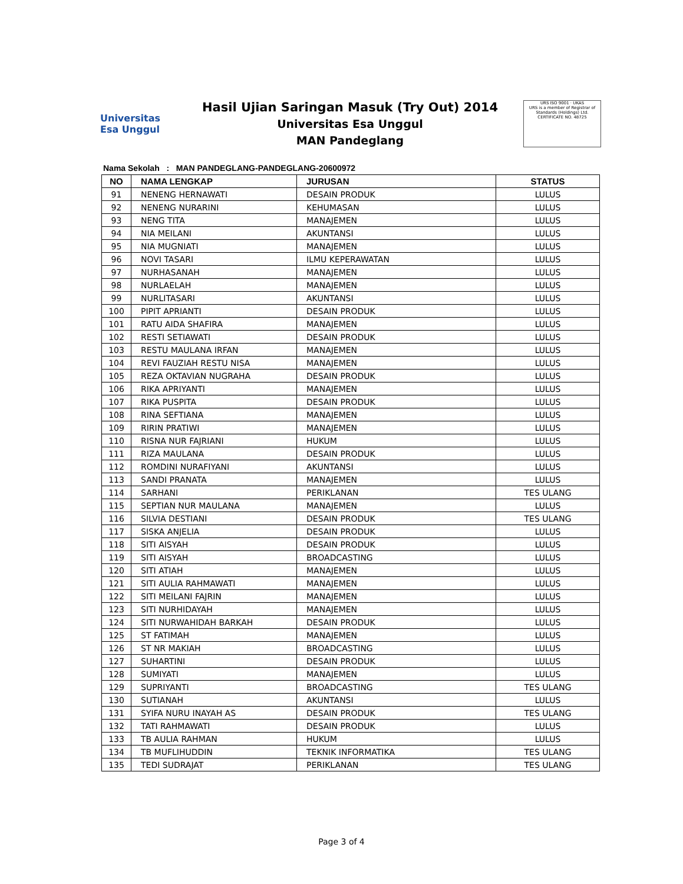Universitas
Esa Unggul
Hasil Ujian Saringan Masuk (Try Out) 2014
Universitas Esa Unggul
MAN Pandeglang
URS ISO 9001 · UKAS
URS is a member of Registrar of Standards (Holdings) Ltd.
CERTIFICATE NO. 48725
Nama Sekolah : MAN PANDEGLANG-PANDEGLANG-20600972
| NO | NAMA LENGKAP | JURUSAN | STATUS |
| --- | --- | --- | --- |
| 91 | NENENG HERNAWATI | DESAIN PRODUK | LULUS |
| 92 | NENENG NURARINI | KEHUMASAN | LULUS |
| 93 | NENG TITA | MANAJEMEN | LULUS |
| 94 | NIA MEILANI | AKUNTANSI | LULUS |
| 95 | NIA MUGNIATI | MANAJEMEN | LULUS |
| 96 | NOVI TASARI | ILMU KEPERAWATAN | LULUS |
| 97 | NURHASANAH | MANAJEMEN | LULUS |
| 98 | NURLAELAH | MANAJEMEN | LULUS |
| 99 | NURLITASARI | AKUNTANSI | LULUS |
| 100 | PIPIT APRIANTI | DESAIN PRODUK | LULUS |
| 101 | RATU AIDA SHAFIRA | MANAJEMEN | LULUS |
| 102 | RESTI SETIAWATI | DESAIN PRODUK | LULUS |
| 103 | RESTU MAULANA IRFAN | MANAJEMEN | LULUS |
| 104 | REVI FAUZIAH RESTU NISA | MANAJEMEN | LULUS |
| 105 | REZA OKTAVIAN NUGRAHA | DESAIN PRODUK | LULUS |
| 106 | RIKA APRIYANTI | MANAJEMEN | LULUS |
| 107 | RIKA PUSPITA | DESAIN PRODUK | LULUS |
| 108 | RINA SEFTIANA | MANAJEMEN | LULUS |
| 109 | RIRIN PRATIWI | MANAJEMEN | LULUS |
| 110 | RISNA NUR FAJRIANI | HUKUM | LULUS |
| 111 | RIZA MAULANA | DESAIN PRODUK | LULUS |
| 112 | ROMDINI NURAFIYANI | AKUNTANSI | LULUS |
| 113 | SANDI PRANATA | MANAJEMEN | LULUS |
| 114 | SARHANI | PERIKLANAN | TES ULANG |
| 115 | SEPTIAN NUR MAULANA | MANAJEMEN | LULUS |
| 116 | SILVIA DESTIANI | DESAIN PRODUK | TES ULANG |
| 117 | SISKA ANJELIA | DESAIN PRODUK | LULUS |
| 118 | SITI AISYAH | DESAIN PRODUK | LULUS |
| 119 | SITI AISYAH | BROADCASTING | LULUS |
| 120 | SITI ATIAH | MANAJEMEN | LULUS |
| 121 | SITI AULIA RAHMAWATI | MANAJEMEN | LULUS |
| 122 | SITI MEILANI FAJRIN | MANAJEMEN | LULUS |
| 123 | SITI NURHIDAYAH | MANAJEMEN | LULUS |
| 124 | SITI NURWAHIDAH BARKAH | DESAIN PRODUK | LULUS |
| 125 | ST FATIMAH | MANAJEMEN | LULUS |
| 126 | ST NR MAKIAH | BROADCASTING | LULUS |
| 127 | SUHARTINI | DESAIN PRODUK | LULUS |
| 128 | SUMIYATI | MANAJEMEN | LULUS |
| 129 | SUPRIYANTI | BROADCASTING | TES ULANG |
| 130 | SUTIANAH | AKUNTANSI | LULUS |
| 131 | SYIFA NURU INAYAH AS | DESAIN PRODUK | TES ULANG |
| 132 | TATI RAHMAWATI | DESAIN PRODUK | LULUS |
| 133 | TB AULIA RAHMAN | HUKUM | LULUS |
| 134 | TB MUFLIHUDDIN | TEKNIK INFORMATIKA | TES ULANG |
| 135 | TEDI SUDRAJAT | PERIKLANAN | TES ULANG |
Page 3 of 4